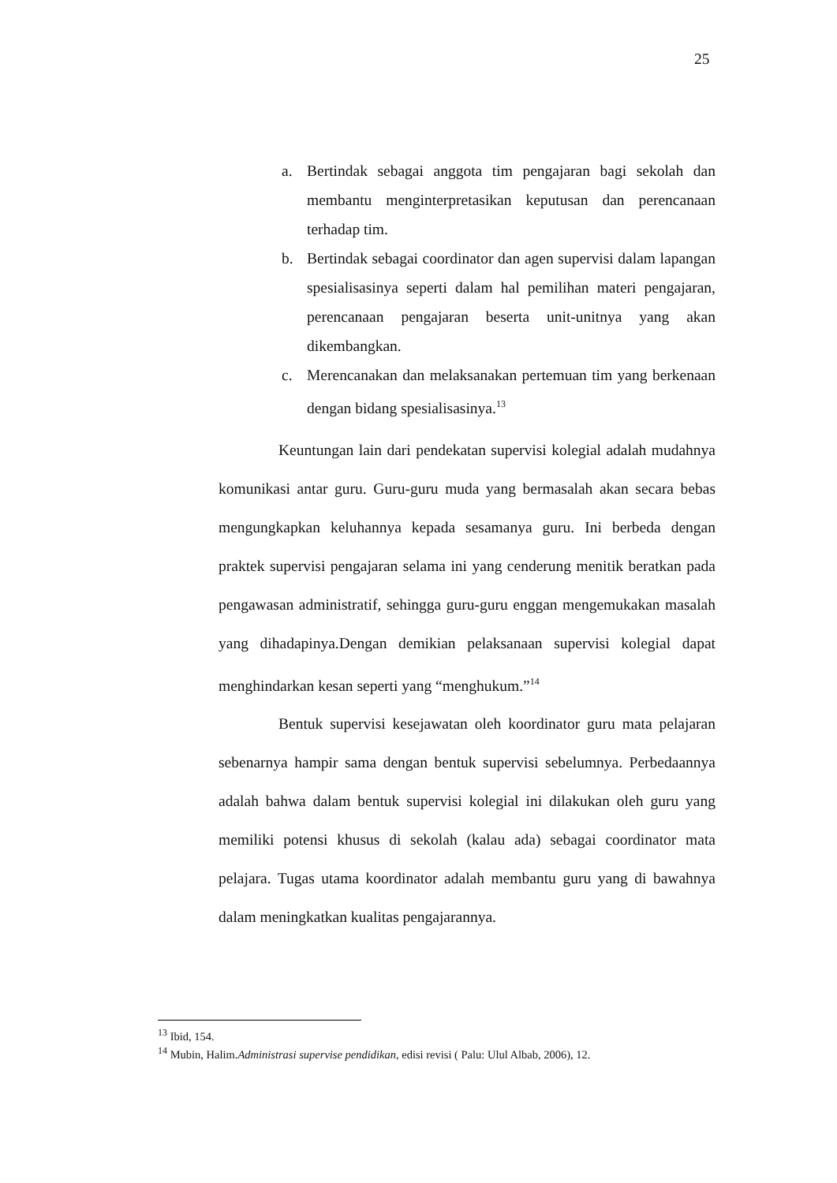25
a. Bertindak sebagai anggota tim pengajaran bagi sekolah dan membantu menginterpretasikan keputusan dan perencanaan terhadap tim.
b. Bertindak sebagai coordinator dan agen supervisi dalam lapangan spesialisasinya seperti dalam hal pemilihan materi pengajaran, perencanaan pengajaran beserta unit-unitnya yang akan dikembangkan.
c. Merencanakan dan melaksanakan pertemuan tim yang berkenaan dengan bidang spesialisasinya.<sup>13</sup>
Keuntungan lain dari pendekatan supervisi kolegial adalah mudahnya komunikasi antar guru. Guru-guru muda yang bermasalah akan secara bebas mengungkapkan keluhannya kepada sesamanya guru. Ini berbeda dengan praktek supervisi pengajaran selama ini yang cenderung menitik beratkan pada pengawasan administratif, sehingga guru-guru enggan mengemukakan masalah yang dihadapinya.Dengan demikian pelaksanaan supervisi kolegial dapat menghindarkan kesan seperti yang “menghukum.”<sup>14</sup>
Bentuk supervisi kesejawatan oleh koordinator guru mata pelajaran sebenarnya hampir sama dengan bentuk supervisi sebelumnya. Perbedaannya adalah bahwa dalam bentuk supervisi kolegial ini dilakukan oleh guru yang memiliki potensi khusus di sekolah (kalau ada) sebagai coordinator mata pelajara. Tugas utama koordinator adalah membantu guru yang di bawahnya dalam meningkatkan kualitas pengajarannya.
<sup>13</sup> Ibid, 154.
<sup>14</sup> Mubin, Halim.Administrasi supervise pendidikan, edisi revisi ( Palu: Ulul Albab, 2006), 12.